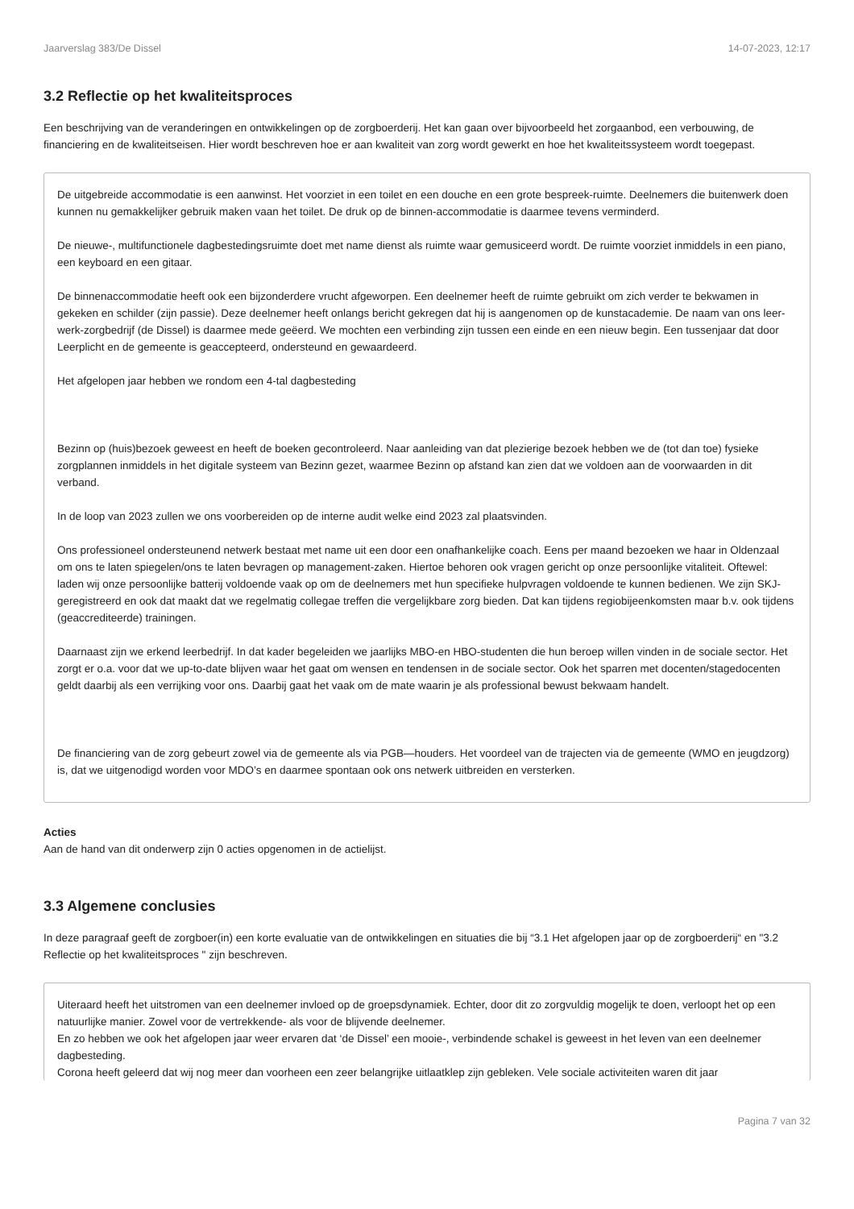Jaarverslag 383/De Dissel 14-07-2023, 12:17
3.2 Reflectie op het kwaliteitsproces
Een beschrijving van de veranderingen en ontwikkelingen op de zorgboerderij. Het kan gaan over bijvoorbeeld het zorgaanbod, een verbouwing, de financiering en de kwaliteitseisen. Hier wordt beschreven hoe er aan kwaliteit van zorg wordt gewerkt en hoe het kwaliteitssysteem wordt toegepast.
De uitgebreide accommodatie is een aanwinst. Het voorziet in een toilet en een douche en een grote bespreek-ruimte. Deelnemers die buitenwerk doen kunnen nu gemakkelijker gebruik maken vaan het toilet. De druk op de binnen-accommodatie is daarmee tevens verminderd.
De nieuwe-, multifunctionele dagbestedingsruimte doet met name dienst als ruimte waar gemusiceerd wordt. De ruimte voorziet inmiddels in een piano, een keyboard en een gitaar.
De binnenaccommodatie heeft ook een bijzonderdere vrucht afgeworpen. Een deelnemer heeft de ruimte gebruikt om zich verder te bekwamen in gekeken en schilder (zijn passie). Deze deelnemer heeft onlangs bericht gekregen dat hij is aangenomen op de kunstacademie. De naam van ons leer-werk-zorgbedrijf (de Dissel) is daarmee mede geëerd. We mochten een verbinding zijn tussen een einde en een nieuw begin. Een tussenjaar dat door Leerplicht en de gemeente is geaccepteerd, ondersteund en gewaardeerd.
Het afgelopen jaar hebben we rondom een 4-tal dagbesteding
Bezinn op (huis)bezoek geweest en heeft de boeken gecontroleerd. Naar aanleiding van dat plezierige bezoek hebben we de (tot dan toe) fysieke zorgplannen inmiddels in het digitale systeem van Bezinn gezet, waarmee Bezinn op afstand kan zien dat we voldoen aan de voorwaarden in dit verband.
In de loop van 2023 zullen we ons voorbereiden op de interne audit welke eind 2023 zal plaatsvinden.
Ons professioneel ondersteunend netwerk bestaat met name uit een door een onafhankelijke coach. Eens per maand bezoeken we haar in Oldenzaal om ons te laten spiegelen/ons te laten bevragen op management-zaken. Hiertoe behoren ook vragen gericht op onze persoonlijke vitaliteit. Oftewel: laden wij onze persoonlijke batterij voldoende vaak op om de deelnemers met hun specifieke hulpvragen voldoende te kunnen bedienen. We zijn SKJ-geregistreerd en ook dat maakt dat we regelmatig collegae treffen die vergelijkbare zorg bieden. Dat kan tijdens regiobijeenkomsten maar b.v. ook tijdens (geaccrediteerde) trainingen.
Daarnaast zijn we erkend leerbedrijf. In dat kader begeleiden we jaarlijks MBO-en HBO-studenten die hun beroep willen vinden in de sociale sector. Het zorgt er o.a. voor dat we up-to-date blijven waar het gaat om wensen en tendensen in de sociale sector. Ook het sparren met docenten/stagedocenten geldt daarbij als een verrijking voor ons. Daarbij gaat het vaak om de mate waarin je als professional bewust bekwaam handelt.
De financiering van de zorg gebeurt zowel via de gemeente als via PGB—houders. Het voordeel van de trajecten via de gemeente (WMO en jeugdzorg) is, dat we uitgenodigd worden voor MDO’s en daarmee spontaan ook ons netwerk uitbreiden en versterken.
Acties
Aan de hand van dit onderwerp zijn 0 acties opgenomen in de actielijst.
3.3 Algemene conclusies
In deze paragraaf geeft de zorgboer(in) een korte evaluatie van de ontwikkelingen en situaties die bij “3.1 Het afgelopen jaar op de zorgboerderij“ en "3.2 Reflectie op het kwaliteitsproces " zijn beschreven.
Uiteraard heeft het uitstromen van een deelnemer invloed op de groepsdynamiek. Echter, door dit zo zorgvuldig mogelijk te doen, verloopt het op een natuurlijke manier. Zowel voor de vertrekkende- als voor de blijvende deelnemer.
En zo hebben we ook het afgelopen jaar weer ervaren dat ‘de Dissel’ een mooie-, verbindende schakel is geweest in het leven van een deelnemer dagbesteding.
Corona heeft geleerd dat wij nog meer dan voorheen een zeer belangrijke uitlaatklep zijn gebleken. Vele sociale activiteiten waren dit jaar
Pagina 7 van 32